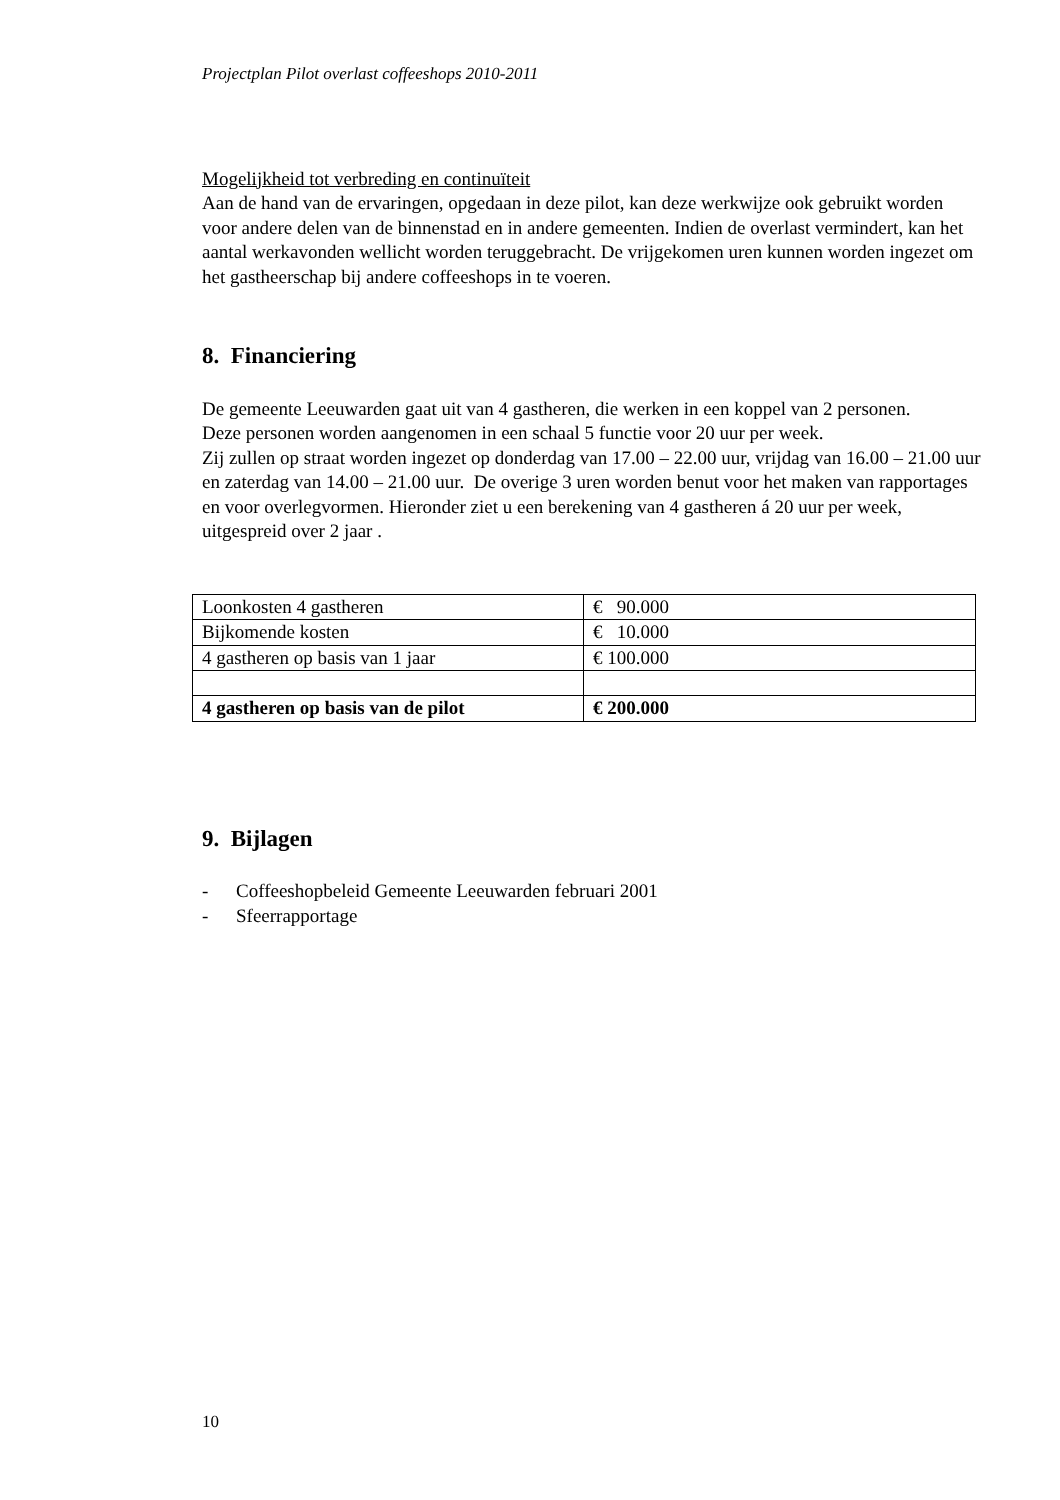Projectplan Pilot overlast coffeeshops 2010-2011
Mogelijkheid tot verbreding en continuïteit
Aan de hand van de ervaringen, opgedaan in deze pilot, kan deze werkwijze ook gebruikt worden voor andere delen van de binnenstad en in andere gemeenten. Indien de overlast vermindert, kan het aantal werkavonden wellicht worden teruggebracht. De vrijgekomen uren kunnen worden ingezet om het gastheerschap bij andere coffeeshops in te voeren.
8. Financiering
De gemeente Leeuwarden gaat uit van 4 gastheren, die werken in een koppel van 2 personen.
Deze personen worden aangenomen in een schaal 5 functie voor 20 uur per week.
Zij zullen op straat worden ingezet op donderdag van 17.00 – 22.00 uur, vrijdag van 16.00 – 21.00 uur en zaterdag van 14.00 – 21.00 uur. De overige 3 uren worden benut voor het maken van rapportages en voor overlegvormen. Hieronder ziet u een berekening van 4 gastheren á 20 uur per week, uitgespreid over 2 jaar .
| Loonkosten 4 gastheren | € 90.000 |
| Bijkomende kosten | € 10.000 |
| 4 gastheren op basis van 1 jaar | € 100.000 |
| 4 gastheren op basis van de pilot | € 200.000 |
9. Bijlagen
- Coffeeshopbeleid Gemeente Leeuwarden februari 2001
- Sfeerrapportage
10